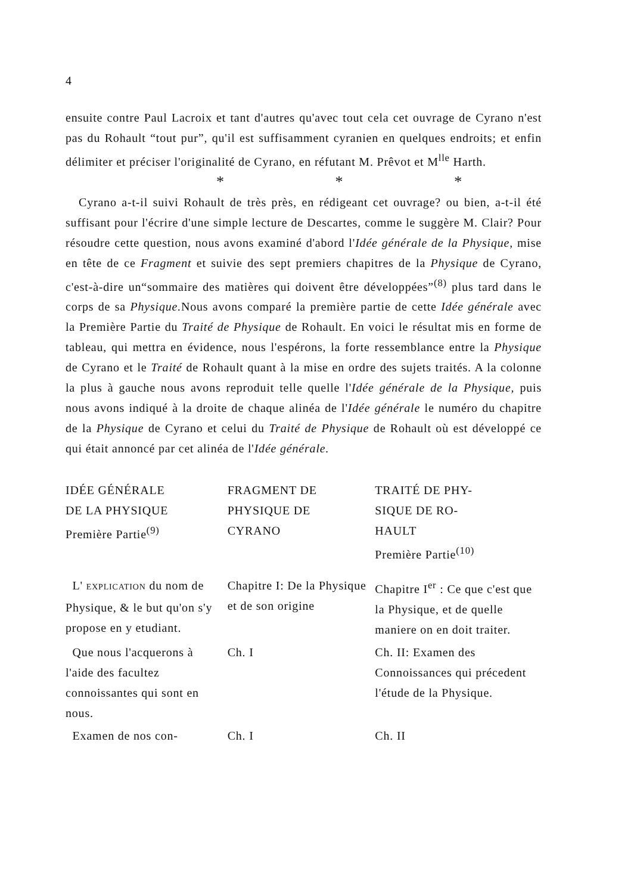4
ensuite contre Paul Lacroix et tant d'autres qu'avec tout cela cet ouvrage de Cyrano n'est pas du Rohault “tout pur”, qu'il est suffisamment cyranien en quelques endroits; et enfin délimiter et préciser l'originalité de Cyrano, en réfutant M. Prêvot et M<sup>lle</sup> Harth.
* * *
Cyrano a-t-il suivi Rohault de très près, en rédigeant cet ouvrage? ou bien, a-t-il été suffisant pour l'écrire d'une simple lecture de Descartes, comme le suggère M. Clair? Pour résoudre cette question, nous avons examiné d'abord l'Idée générale de la Physique, mise en tête de ce Fragment et suivie des sept premiers chapitres de la Physique de Cyrano, c'est-à-dire un“sommaire des matières qui doivent être développées”<sup>(8)</sup> plus tard dans le corps de sa Physique. Nous avons comparé la première partie de cette Idée générale avec la Première Partie du Traité de Physique de Rohault. En voici le résultat mis en forme de tableau, qui mettra en évidence, nous l'espérons, la forte ressemblance entre la Physique de Cyrano et le Traité de Rohault quant à la mise en ordre des sujets traités. A la colonne la plus à gauche nous avons reproduit telle quelle l'Idée générale de la Physique, puis nous avons indiqué à la droite de chaque alinéa de l'Idée générale le numéro du chapitre de la Physique de Cyrano et celui du Traité de Physique de Rohault où est développé ce qui était annoncé par cet alinéa de l'Idée générale.
| IDÉE GÉNÉRALE DE LA PHYSIQUE Première Partie<sup>(9)</sup> | FRAGMENT DE PHYSIQUE DE CYRANO | TRAITÉ DE PHY- SIQUE DE RO- HAULT Première Partie<sup>(10)</sup> |
| --- | --- | --- |
| L' EXPLICATION du nom de Physique, & le but qu'on s'y propose en y etudiant. | Chapitre I: De la Physique et de son origine | Chapitre I<sup>er</sup> : Ce que c'est que la Physique, et de quelle maniere on en doit traiter. |
| Que nous l'acquerons à l'aide des facultez connoissantes qui sont en nous. | Ch. I | Ch. II: Examen des Connoissances qui précedent l'étude de la Physique. |
| Examen de nos con- | Ch. I | Ch. II |